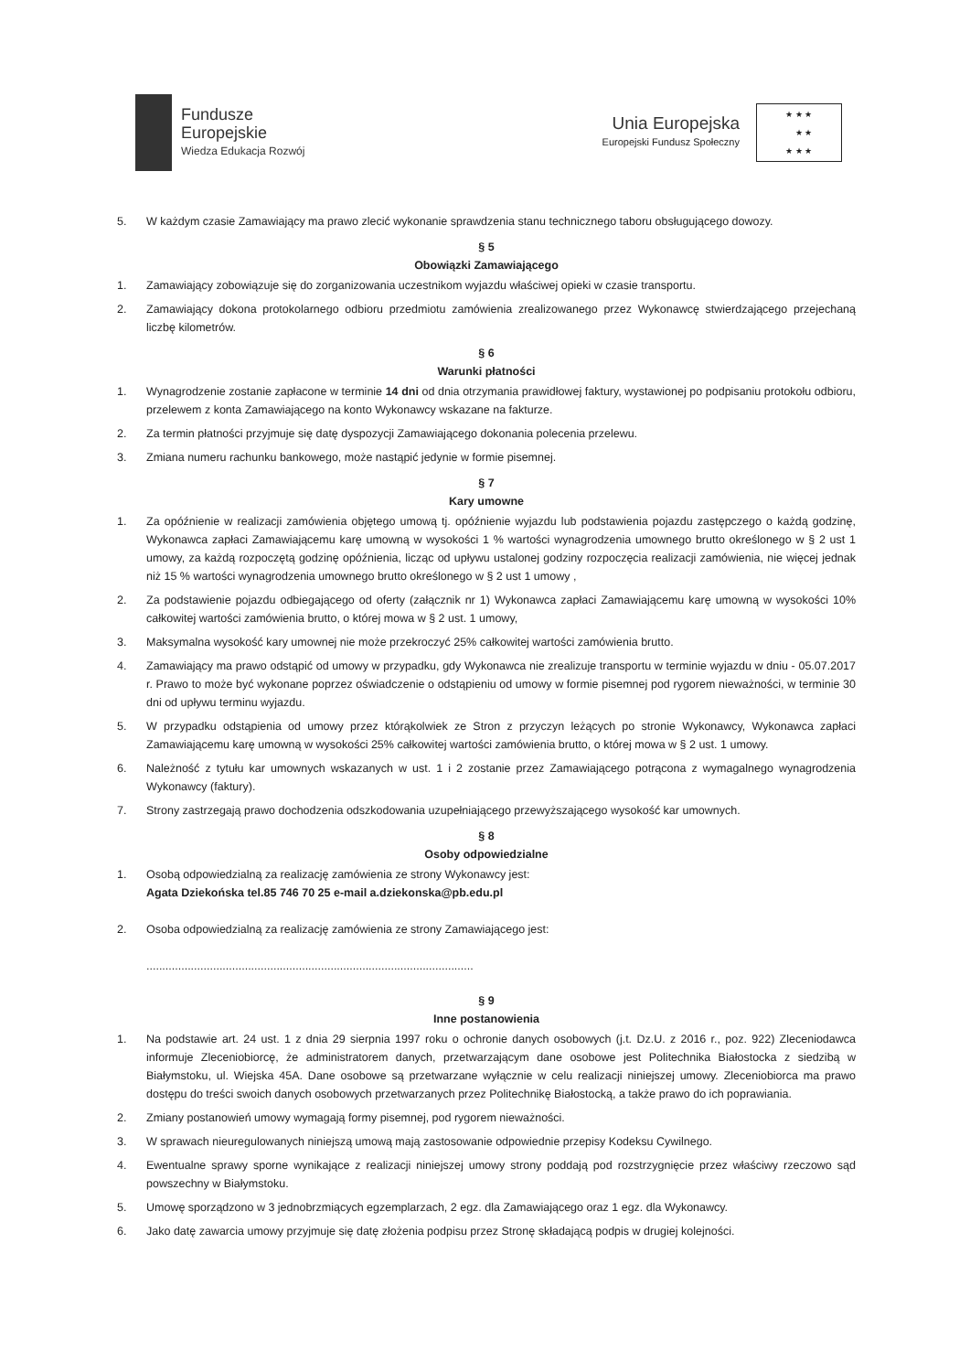Fundusze
Europejskie
Wiedza Edukacja Rozwój
Unia Europejska
Europejski Fundusz Społeczny
★ ★ ★
★ ★
★ ★ ★
5. W każdym czasie Zamawiający ma prawo zlecić wykonanie sprawdzenia stanu technicznego taboru obsługującego dowozy.
§ 5
Obowiązki Zamawiającego
1. Zamawiający zobowiązuje się do zorganizowania uczestnikom wyjazdu właściwej opieki w czasie transportu.
2. Zamawiający dokona protokolarnego odbioru przedmiotu zamówienia zrealizowanego przez Wykonawcę stwierdzającego przejechaną liczbę kilometrów.
§ 6
Warunki płatności
1. Wynagrodzenie zostanie zapłacone w terminie 14 dni od dnia otrzymania prawidłowej faktury, wystawionej po podpisaniu protokołu odbioru, przelewem z konta Zamawiającego na konto Wykonawcy wskazane na fakturze.
2. Za termin płatności przyjmuje się datę dyspozycji Zamawiającego dokonania polecenia przelewu.
3. Zmiana numeru rachunku bankowego, może nastąpić jedynie w formie pisemnej.
§ 7
Kary umowne
1. Za opóźnienie w realizacji zamówienia objętego umową tj. opóźnienie wyjazdu lub podstawienia pojazdu zastępczego o każdą godzinę, Wykonawca zapłaci Zamawiającemu karę umowną w wysokości 1 % wartości wynagrodzenia umownego brutto określonego w § 2 ust 1 umowy, za każdą rozpoczętą godzinę opóźnienia, licząc od upływu ustalonej godziny rozpoczęcia realizacji zamówienia, nie więcej jednak niż 15 % wartości wynagrodzenia umownego brutto określonego w § 2 ust 1 umowy ,
2. Za podstawienie pojazdu odbiegającego od oferty (załącznik nr 1) Wykonawca zapłaci Zamawiającemu karę umowną w wysokości 10% całkowitej wartości zamówienia brutto, o której mowa w § 2 ust. 1 umowy,
3. Maksymalna wysokość kary umownej nie może przekroczyć 25% całkowitej wartości zamówienia brutto.
4. Zamawiający ma prawo odstąpić od umowy w przypadku, gdy Wykonawca nie zrealizuje transportu w terminie wyjazdu w dniu - 05.07.2017 r. Prawo to może być wykonane poprzez oświadczenie o odstąpieniu od umowy w formie pisemnej pod rygorem nieważności, w terminie 30 dni od upływu terminu wyjazdu.
5. W przypadku odstąpienia od umowy przez którąkolwiek ze Stron z przyczyn leżących po stronie Wykonawcy, Wykonawca zapłaci Zamawiającemu karę umowną w wysokości 25% całkowitej wartości zamówienia brutto, o której mowa w § 2 ust. 1 umowy.
6. Należność z tytułu kar umownych wskazanych w ust. 1 i 2 zostanie przez Zamawiającego potrącona z wymagalnego wynagrodzenia Wykonawcy (faktury).
7. Strony zastrzegają prawo dochodzenia odszkodowania uzupełniającego przewyższającego wysokość kar umownych.
§ 8
Osoby odpowiedzialne
1. Osobą odpowiedzialną za realizację zamówienia ze strony Wykonawcy jest:
Agata Dziekońska tel.85 746 70 25 e-mail a.dziekonska@pb.edu.pl
2. Osoba odpowiedzialną za realizację zamówienia ze strony Zamawiającego jest:
.......................................................................................................
§ 9
Inne postanowienia
1. Na podstawie art. 24 ust. 1 z dnia 29 sierpnia 1997 roku o ochronie danych osobowych (j.t. Dz.U. z 2016 r., poz. 922) Zleceniodawca informuje Zleceniobiorcę, że administratorem danych, przetwarzającym dane osobowe jest Politechnika Białostocka z siedzibą w Białymstoku, ul. Wiejska 45A. Dane osobowe są przetwarzane wyłącznie w celu realizacji niniejszej umowy. Zleceniobiorca ma prawo dostępu do treści swoich danych osobowych przetwarzanych przez Politechnikę Białostocką, a także prawo do ich poprawiania.
2. Zmiany postanowień umowy wymagają formy pisemnej, pod rygorem nieważności.
3. W sprawach nieuregulowanych niniejszą umową mają zastosowanie odpowiednie przepisy Kodeksu Cywilnego.
4. Ewentualne sprawy sporne wynikające z realizacji niniejszej umowy strony poddają pod rozstrzygnięcie przez właściwy rzeczowo sąd powszechny w Białymstoku.
5. Umowę sporządzono w 3 jednobrzmiących egzemplarzach, 2 egz. dla Zamawiającego oraz 1 egz. dla Wykonawcy.
6. Jako datę zawarcia umowy przyjmuje się datę złożenia podpisu przez Stronę składającą podpis w drugiej kolejności.